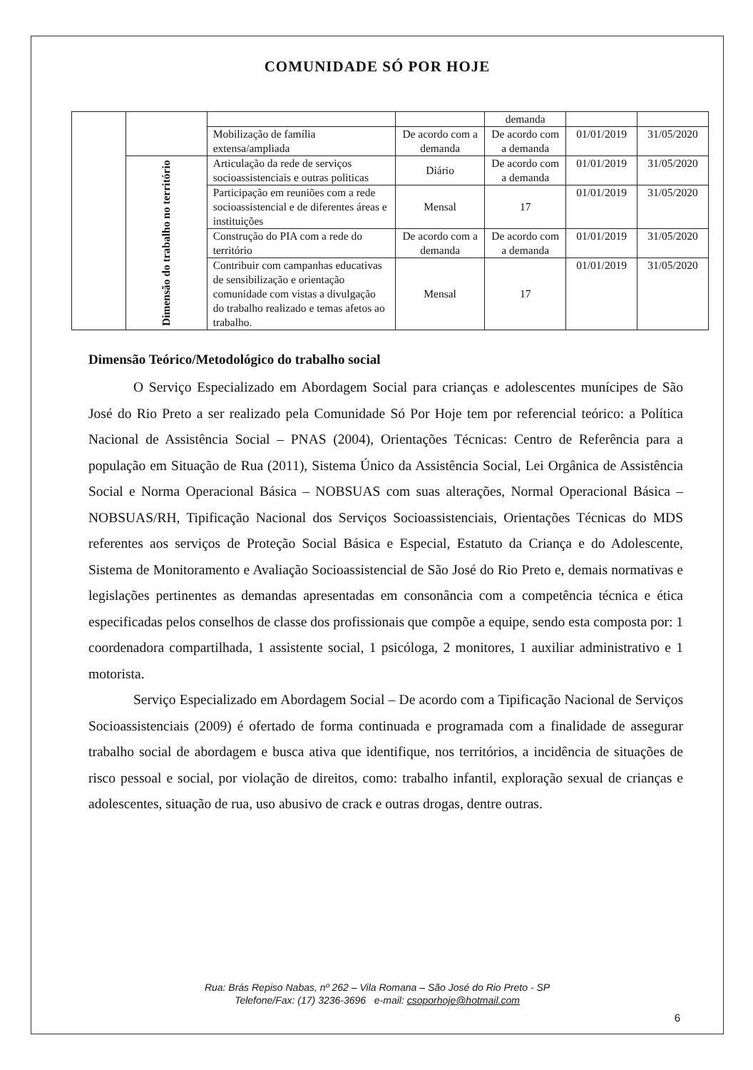COMUNIDADE SÓ POR HOJE
| | | | | demanda | | |
| | | Mobilização de família extensa/ampliada | De acordo com a demanda | De acordo com a demanda | 01/01/2019 | 31/05/2020 |
| | Dimensão do trabalho no território | Articulação da rede de serviços socioassistenciais e outras politicas | Diário | De acordo com a demanda | 01/01/2019 | 31/05/2020 |
| | | Participação em reuniões com a rede socioassistencial e de diferentes áreas e instituições | Mensal | 17 | 01/01/2019 | 31/05/2020 |
| | | Construção do PIA com a rede do território | De acordo com a demanda | De acordo com a demanda | 01/01/2019 | 31/05/2020 |
| | | Contribuir com campanhas educativas de sensibilização e orientação comunidade com vistas a divulgação do trabalho realizado e temas afetos ao trabalho. | Mensal | 17 | 01/01/2019 | 31/05/2020 |
Dimensão Teórico/Metodológico do trabalho social
O Serviço Especializado em Abordagem Social para crianças e adolescentes munícipes de São José do Rio Preto a ser realizado pela Comunidade Só Por Hoje tem por referencial teórico: a Política Nacional de Assistência Social – PNAS (2004), Orientações Técnicas: Centro de Referência para a população em Situação de Rua (2011), Sistema Único da Assistência Social, Lei Orgânica de Assistência Social e Norma Operacional Básica – NOBSUAS com suas alterações, Normal Operacional Básica – NOBSUAS/RH, Tipificação Nacional dos Serviços Socioassistenciais, Orientações Técnicas do MDS referentes aos serviços de Proteção Social Básica e Especial, Estatuto da Criança e do Adolescente, Sistema de Monitoramento e Avaliação Socioassistencial de São José do Rio Preto e, demais normativas e legislações pertinentes as demandas apresentadas em consonância com a competência técnica e ética especificadas pelos conselhos de classe dos profissionais que compõe a equipe, sendo esta composta por: 1 coordenadora compartilhada, 1 assistente social, 1 psicóloga, 2 monitores, 1 auxiliar administrativo e 1 motorista.
Serviço Especializado em Abordagem Social – De acordo com a Tipificação Nacional de Serviços Socioassistenciais (2009) é ofertado de forma continuada e programada com a finalidade de assegurar trabalho social de abordagem e busca ativa que identifique, nos territórios, a incidência de situações de risco pessoal e social, por violação de direitos, como: trabalho infantil, exploração sexual de crianças e adolescentes, situação de rua, uso abusivo de crack e outras drogas, dentre outras.
Rua: Brás Repiso Nabas, nº 262 – Vila Romana – São José do Rio Preto - SP
Telefone/Fax: (17) 3236-3696 e-mail: csoporhoje@hotmail.com
6